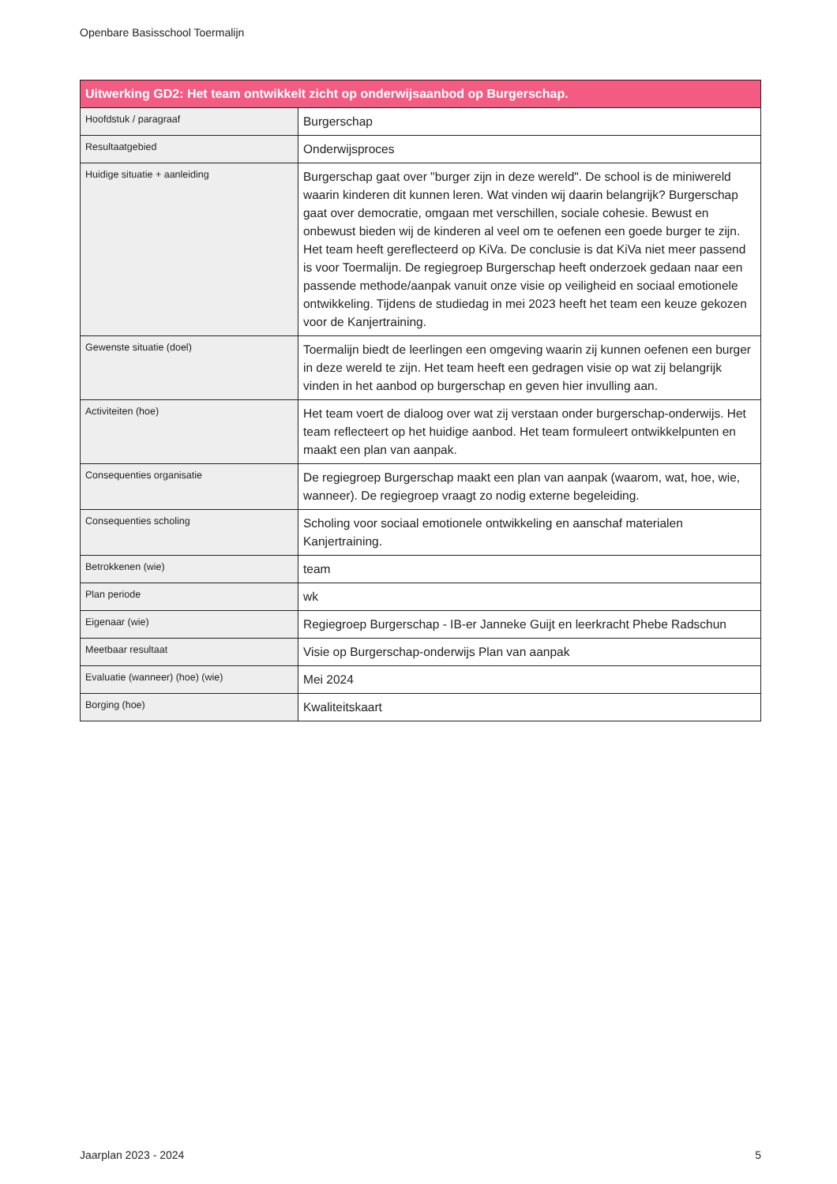Openbare Basisschool Toermalijn
| Uitwerking GD2: Het team ontwikkelt zicht op onderwijsaanbod op Burgerschap. | |
| --- | --- |
| Hoofdstuk / paragraaf | Burgerschap |
| Resultaatgebied | Onderwijsproces |
| Huidige situatie + aanleiding | Burgerschap gaat over "burger zijn in deze wereld". De school is de miniwereld waarin kinderen dit kunnen leren. Wat vinden wij daarin belangrijk? Burgerschap gaat over democratie, omgaan met verschillen, sociale cohesie. Bewust en onbewust bieden wij de kinderen al veel om te oefenen een goede burger te zijn. Het team heeft gereflecteerd op KiVa. De conclusie is dat KiVa niet meer passend is voor Toermalijn. De regiegroep Burgerschap heeft onderzoek gedaan naar een passende methode/aanpak vanuit onze visie op veiligheid en sociaal emotionele ontwikkeling. Tijdens de studiedag in mei 2023 heeft het team een keuze gekozen voor de Kanjertraining. |
| Gewenste situatie (doel) | Toermalijn biedt de leerlingen een omgeving waarin zij kunnen oefenen een burger in deze wereld te zijn. Het team heeft een gedragen visie op wat zij belangrijk vinden in het aanbod op burgerschap en geven hier invulling aan. |
| Activiteiten (hoe) | Het team voert de dialoog over wat zij verstaan onder burgerschap-onderwijs. Het team reflecteert op het huidige aanbod. Het team formuleert ontwikkelpunten en maakt een plan van aanpak. |
| Consequenties organisatie | De regiegroep Burgerschap maakt een plan van aanpak (waarom, wat, hoe, wie, wanneer). De regiegroep vraagt zo nodig externe begeleiding. |
| Consequenties scholing | Scholing voor sociaal emotionele ontwikkeling en aanschaf materialen Kanjertraining. |
| Betrokkenen (wie) | team |
| Plan periode | wk |
| Eigenaar (wie) | Regiegroep Burgerschap - IB-er Janneke Guijt en leerkracht Phebe Radschun |
| Meetbaar resultaat | Visie op Burgerschap-onderwijs Plan van aanpak |
| Evaluatie (wanneer) (hoe) (wie) | Mei 2024 |
| Borging (hoe) | Kwaliteitskaart |
Jaarplan 2023 - 2024 5